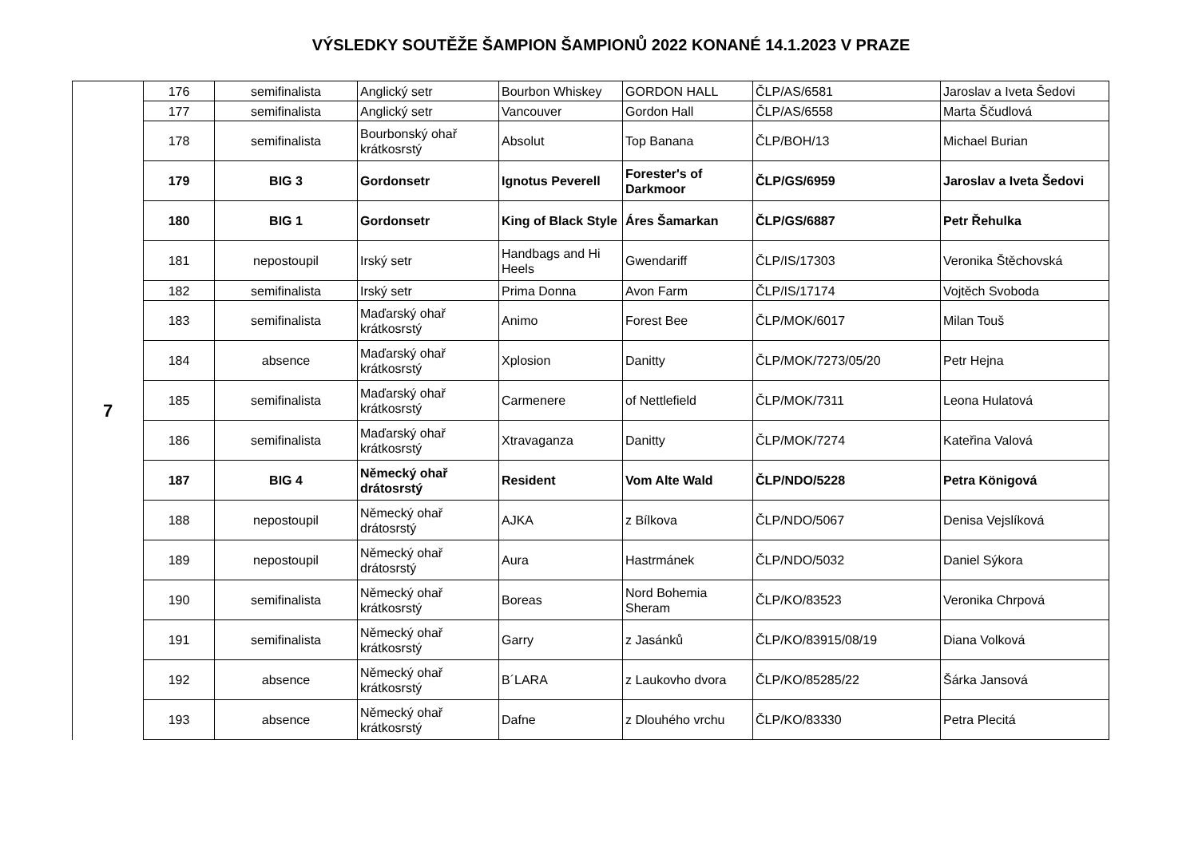VÝSLEDKY SOUTĚŽE ŠAMPION ŠAMPIONŮ 2022 KONANÉ 14.1.2023 V PRAZE
| 7 | 176 | semifinalista | Anglický setr | Bourbon Whiskey | GORDON HALL | ČLP/AS/6581 | Jaroslav a Iveta Šedovi |
| | 177 | semifinalista | Anglický setr | Vancouver | Gordon Hall | ČLP/AS/6558 | Marta Ščudlová |
| | 178 | semifinalista | Bourbonský ohař krátkosrstý | Absolut | Top Banana | ČLP/BOH/13 | Michael Burian |
| | 179 | BIG 3 | Gordonsetr | Ignotus Peverell | Forester's of Darkmoor | ČLP/GS/6959 | Jaroslav a Iveta Šedovi |
| | 180 | BIG 1 | Gordonsetr | King of Black Style | Áres Šamarkan | ČLP/GS/6887 | Petr Řehulka |
| | 181 | nepostoupil | Irský setr | Handbags and Hi Heels | Gwendariff | ČLP/IS/17303 | Veronika Štěchovská |
| | 182 | semifinalista | Irský setr | Prima Donna | Avon Farm | ČLP/IS/17174 | Vojtěch Svoboda |
| | 183 | semifinalista | Maďarský ohař krátkosrstý | Animo | Forest Bee | ČLP/MOK/6017 | Milan Touš |
| | 184 | absence | Maďarský ohař krátkosrstý | Xplosion | Danitty | ČLP/MOK/7273/05/20 | Petr Hejna |
| | 185 | semifinalista | Maďarský ohař krátkosrstý | Carmenere | of Nettlefield | ČLP/MOK/7311 | Leona Hulatová |
| | 186 | semifinalista | Maďarský ohař krátkosrstý | Xtravaganza | Danitty | ČLP/MOK/7274 | Kateřina Valová |
| | 187 | BIG 4 | Německý ohař drátosrstý | Resident | Vom Alte Wald | ČLP/NDO/5228 | Petra Königová |
| | 188 | nepostoupil | Německý ohař drátosrstý | AJKA | z Bílkova | ČLP/NDO/5067 | Denisa Vejslíková |
| | 189 | nepostoupil | Německý ohař drátosrstý | Aura | Hastrmánek | ČLP/NDO/5032 | Daniel Sýkora |
| | 190 | semifinalista | Německý ohař krátkosrstý | Boreas | Nord Bohemia Sheram | ČLP/KO/83523 | Veronika Chrpová |
| | 191 | semifinalista | Německý ohař krátkosrstý | Garry | z Jasánků | ČLP/KO/83915/08/19 | Diana Volková |
| | 192 | absence | Německý ohař krátkosrstý | B´LARA | z Laukovho dvora | ČLP/KO/85285/22 | Šárka Jansová |
| | 193 | absence | Německý ohař krátkosrstý | Dafne | z Dlouhého vrchu | ČLP/KO/83330 | Petra Plecitá |